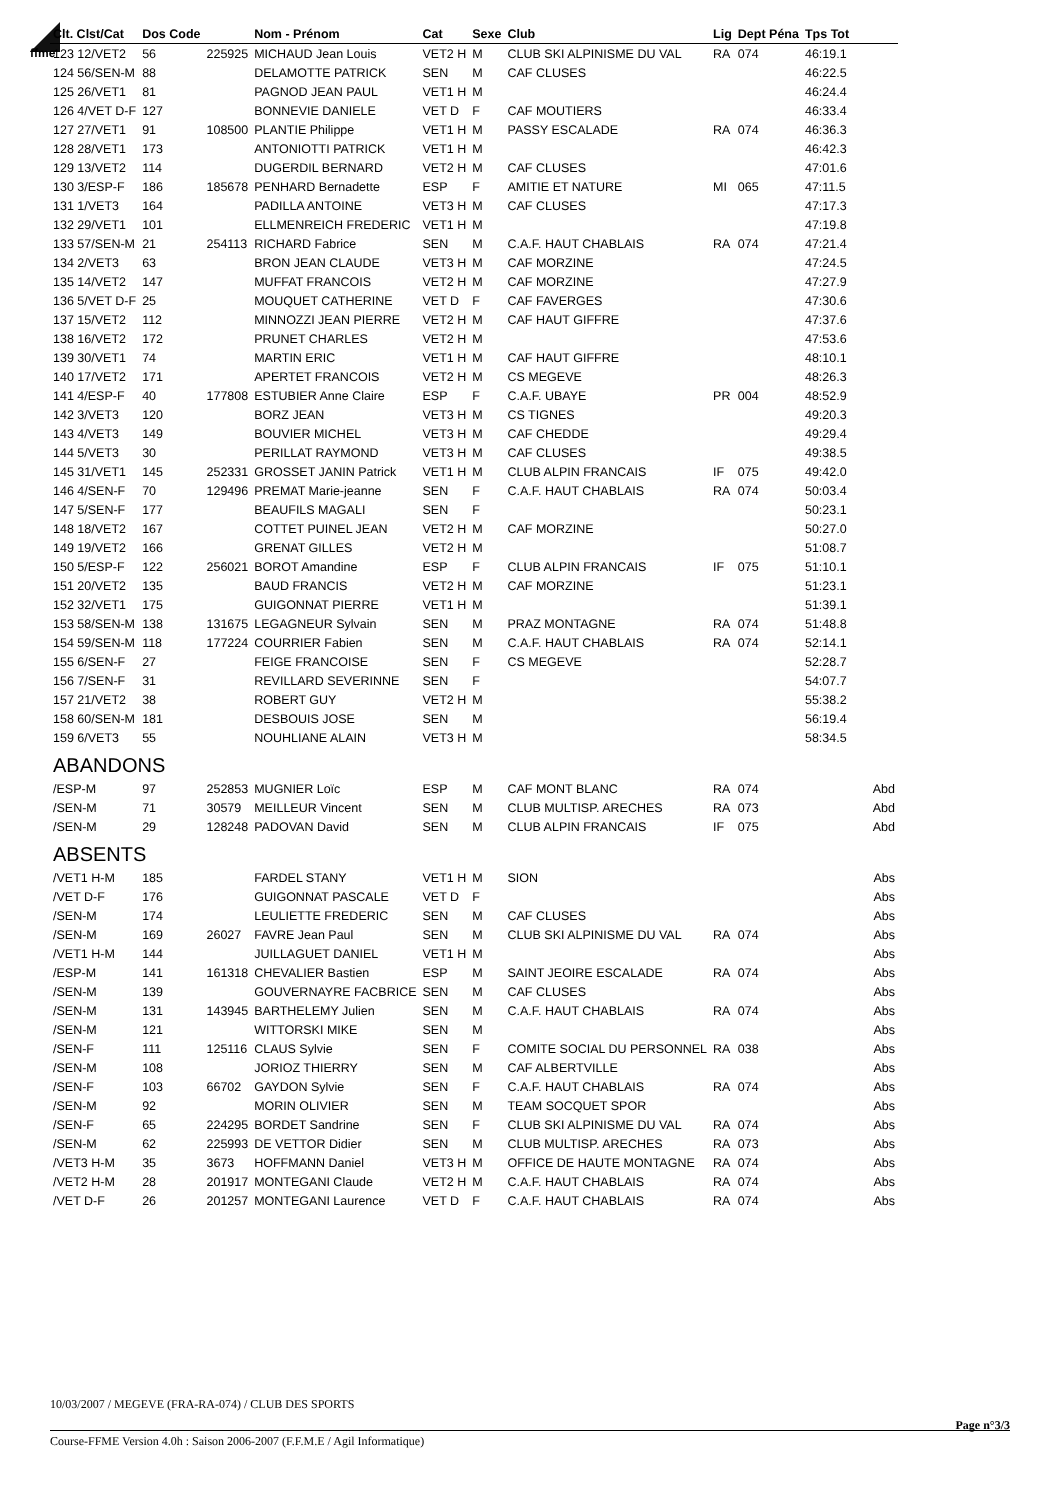ffme
| Clt. Clst/Cat | Dos Code | | Nom - Prénom | Cat | Sexe | Club | Lig | Dept Péna | Tps Tot |
| --- | --- | --- | --- | --- | --- | --- | --- | --- | --- |
| 123 12/VET2 | 56 | 225925 | MICHAUD Jean Louis | VET2 H | M | CLUB SKI ALPINISME DU VAL | RA | 074 | 46:19.1 |
| 124 56/SEN-M | 88 | | DELAMOTTE PATRICK | SEN | M | CAF CLUSES | | | 46:22.5 |
| 125 26/VET1 | 81 | | PAGNOD JEAN PAUL | VET1 H | M | | | | 46:24.4 |
| 126 4/VET D-F | 127 | | BONNEVIE DANIELE | VET D | F | CAF MOUTIERS | | | 46:33.4 |
| 127 27/VET1 | 91 | 108500 | PLANTIE Philippe | VET1 H | M | PASSY ESCALADE | RA | 074 | 46:36.3 |
| 128 28/VET1 | 173 | | ANTONIOTTI PATRICK | VET1 H | M | | | | 46:42.3 |
| 129 13/VET2 | 114 | | DUGERDIL BERNARD | VET2 H | M | CAF CLUSES | | | 47:01.6 |
| 130 3/ESP-F | 186 | 185678 | PENHARD Bernadette | ESP | F | AMITIE ET NATURE | MI | 065 | 47:11.5 |
| 131 1/VET3 | 164 | | PADILLA ANTOINE | VET3 H | M | CAF CLUSES | | | 47:17.3 |
| 132 29/VET1 | 101 | | ELLMENREICH FREDERIC | VET1 H | M | | | | 47:19.8 |
| 133 57/SEN-M | 21 | 254113 | RICHARD Fabrice | SEN | M | C.A.F. HAUT CHABLAIS | RA | 074 | 47:21.4 |
| 134 2/VET3 | 63 | | BRON JEAN CLAUDE | VET3 H | M | CAF MORZINE | | | 47:24.5 |
| 135 14/VET2 | 147 | | MUFFAT FRANCOIS | VET2 H | M | CAF MORZINE | | | 47:27.9 |
| 136 5/VET D-F | 25 | | MOUQUET CATHERINE | VET D | F | CAF FAVERGES | | | 47:30.6 |
| 137 15/VET2 | 112 | | MINNOZZI JEAN PIERRE | VET2 H | M | CAF HAUT GIFFRE | | | 47:37.6 |
| 138 16/VET2 | 172 | | PRUNET CHARLES | VET2 H | M | | | | 47:53.6 |
| 139 30/VET1 | 74 | | MARTIN ERIC | VET1 H | M | CAF HAUT GIFFRE | | | 48:10.1 |
| 140 17/VET2 | 171 | | APERTET FRANCOIS | VET2 H | M | CS MEGEVE | | | 48:26.3 |
| 141 4/ESP-F | 40 | 177808 | ESTUBIER Anne Claire | ESP | F | C.A.F. UBAYE | PR | 004 | 48:52.9 |
| 142 3/VET3 | 120 | | BORZ JEAN | VET3 H | M | CS TIGNES | | | 49:20.3 |
| 143 4/VET3 | 149 | | BOUVIER MICHEL | VET3 H | M | CAF CHEDDE | | | 49:29.4 |
| 144 5/VET3 | 30 | | PERILLAT RAYMOND | VET3 H | M | CAF CLUSES | | | 49:38.5 |
| 145 31/VET1 | 145 | 252331 | GROSSET JANIN Patrick | VET1 H | M | CLUB ALPIN FRANCAIS | IF | 075 | 49:42.0 |
| 146 4/SEN-F | 70 | 129496 | PREMAT Marie-jeanne | SEN | F | C.A.F. HAUT CHABLAIS | RA | 074 | 50:03.4 |
| 147 5/SEN-F | 177 | | BEAUFILS MAGALI | SEN | F | | | | 50:23.1 |
| 148 18/VET2 | 167 | | COTTET PUINEL JEAN | VET2 H | M | CAF MORZINE | | | 50:27.0 |
| 149 19/VET2 | 166 | | GRENAT GILLES | VET2 H | M | | | | 51:08.7 |
| 150 5/ESP-F | 122 | 256021 | BOROT Amandine | ESP | F | CLUB ALPIN FRANCAIS | IF | 075 | 51:10.1 |
| 151 20/VET2 | 135 | | BAUD FRANCIS | VET2 H | M | CAF MORZINE | | | 51:23.1 |
| 152 32/VET1 | 175 | | GUIGONNAT PIERRE | VET1 H | M | | | | 51:39.1 |
| 153 58/SEN-M | 138 | 131675 | LEGAGNEUR Sylvain | SEN | M | PRAZ MONTAGNE | RA | 074 | 51:48.8 |
| 154 59/SEN-M | 118 | 177224 | COURRIER Fabien | SEN | M | C.A.F. HAUT CHABLAIS | RA | 074 | 52:14.1 |
| 155 6/SEN-F | 27 | | FEIGE FRANCOISE | SEN | F | CS MEGEVE | | | 52:28.7 |
| 156 7/SEN-F | 31 | | REVILLARD SEVERINNE | SEN | F | | | | 54:07.7 |
| 157 21/VET2 | 38 | | ROBERT GUY | VET2 H | M | | | | 55:38.2 |
| 158 60/SEN-M | 181 | | DESBOUIS JOSE | SEN | M | | | | 56:19.4 |
| 159 6/VET3 | 55 | | NOUHLIANE ALAIN | VET3 H | M | | | | 58:34.5 |
| ABANDONS | | | | | | | | | |
| /ESP-M | 97 | 252853 | MUGNIER Loïc | ESP | M | CAF MONT BLANC | RA | 074 | Abd |
| /SEN-M | 71 | 30579 | MEILLEUR Vincent | SEN | M | CLUB MULTISP. ARECHES | RA | 073 | Abd |
| /SEN-M | 29 | 128248 | PADOVAN David | SEN | M | CLUB ALPIN FRANCAIS | IF | 075 | Abd |
| ABSENTS | | | | | | | | | |
| /VET1 H-M | 185 | | FARDEL STANY | VET1 H | M | SION | | | Abs |
| /VET D-F | 176 | | GUIGONNAT PASCALE | VET D | F | | | | Abs |
| /SEN-M | 174 | | LEULIETTE FREDERIC | SEN | M | CAF CLUSES | | | Abs |
| /SEN-M | 169 | 26027 | FAVRE Jean Paul | SEN | M | CLUB SKI ALPINISME DU VAL | RA | 074 | Abs |
| /VET1 H-M | 144 | | JUILLAGUET DANIEL | VET1 H | M | | | | Abs |
| /ESP-M | 141 | 161318 | CHEVALIER Bastien | ESP | M | SAINT JEOIRE ESCALADE | RA | 074 | Abs |
| /SEN-M | 139 | | GOUVERNAYRE FACBRICE | SEN | M | CAF CLUSES | | | Abs |
| /SEN-M | 131 | 143945 | BARTHELEMY Julien | SEN | M | C.A.F. HAUT CHABLAIS | RA | 074 | Abs |
| /SEN-M | 121 | | WITTORSKI MIKE | SEN | M | | | | Abs |
| /SEN-F | 111 | 125116 | CLAUS Sylvie | SEN | F | COMITE SOCIAL DU PERSONNEL | RA | 038 | Abs |
| /SEN-M | 108 | | JORIOZ THIERRY | SEN | M | CAF ALBERTVILLE | | | Abs |
| /SEN-F | 103 | 66702 | GAYDON Sylvie | SEN | F | C.A.F. HAUT CHABLAIS | RA | 074 | Abs |
| /SEN-M | 92 | | MORIN OLIVIER | SEN | M | TEAM SOCQUET SPOR | | | Abs |
| /SEN-F | 65 | 224295 | BORDET Sandrine | SEN | F | CLUB SKI ALPINISME DU VAL | RA | 074 | Abs |
| /SEN-M | 62 | 225993 | DE VETTOR Didier | SEN | M | CLUB MULTISP. ARECHES | RA | 073 | Abs |
| /VET3 H-M | 35 | 3673 | HOFFMANN Daniel | VET3 H | M | OFFICE DE HAUTE MONTAGNE | RA | 074 | Abs |
| /VET2 H-M | 28 | 201917 | MONTEGANI Claude | VET2 H | M | C.A.F. HAUT CHABLAIS | RA | 074 | Abs |
| /VET D-F | 26 | 201257 | MONTEGANI Laurence | VET D | F | C.A.F. HAUT CHABLAIS | RA | 074 | Abs |
10/03/2007 / MEGEVE (FRA-RA-074) / CLUB DES SPORTS
Page n°3/3
Course-FFME Version 4.0h : Saison 2006-2007 (F.F.M.E / Agil Informatique)